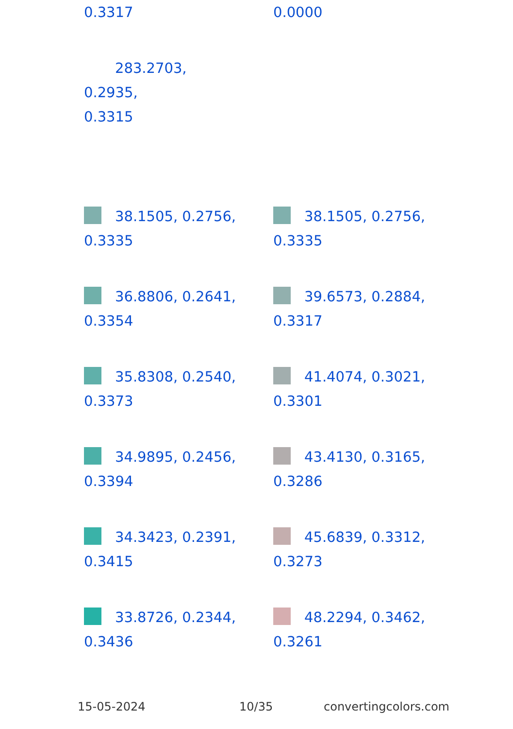0.3317 0.0000
283.2703, 0.2935,
0.3315
38.1505, 0.2756, 0.3335
38.1505, 0.2756, 0.3335
36.8806, 0.2641, 0.3354
39.6573, 0.2884, 0.3317
35.8308, 0.2540, 0.3373
41.4074, 0.3021, 0.3301
34.9895, 0.2456, 0.3394
43.4130, 0.3165, 0.3286
34.3423, 0.2391, 0.3415
45.6839, 0.3312, 0.3273
33.8726, 0.2344, 0.3436
48.2294, 0.3462, 0.3261
15-05-2024 10/35 convertingcolors.com